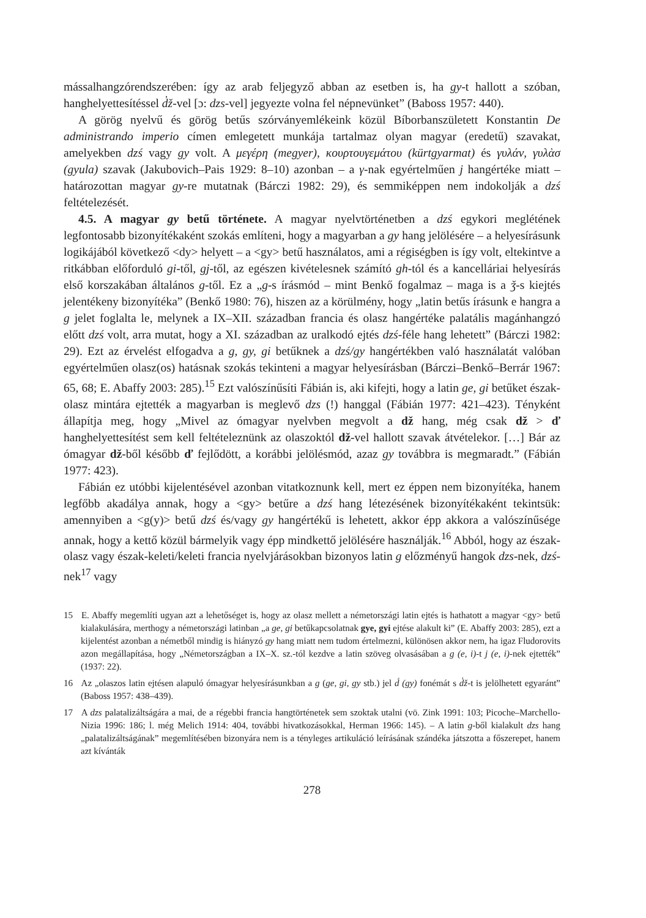mássalhangzórendszerében: így az arab feljegyző abban az esetben is, ha gy-t hallott a szóban, hanghelyettesítéssel d̓ž-vel [ɔ: dzs-vel] jegyezte volna fel népnevünket” (Baboss 1957: 440).
A görög nyelvű és görög betűs szórványemlékeink közül Bíborbanszületett Konstantin De administrando imperio címen emlegetett munkája tartalmaz olyan magyar (eredetű) szavakat, amelyekben dzś vagy gy volt. A μεγέρη (megyer), κουρτουγεμάτου (kürtgyarmat) és γυλάν, γυλὰσ (gyula) szavak (Jakubovich–Pais 1929: 8–10) azonban – a γ-nak egyértelműen j hangértéke miatt – határozottan magyar gy-re mutatnak (Bárczi 1982: 29), és semmiképpen nem indokolják a dzś feltételezését.
4.5. A magyar gy betű története. A magyar nyelvtörténetben a dzś egykori meglétének legfontosabb bizonyítékaként szokás említeni, hogy a magyarban a gy hang jelölésére – a helyesírásunk logikájából következő <dy> helyett – a <gy> betű használatos, ami a régiségben is így volt, eltekintve a ritkábban előforduló gi-től, gj-től, az egészen kivételesnek számító gh-tól és a kancelláriai helyesírás első korszakában általános g-től. Ez a „g-s írásmód – mint Benkő fogalmaz – maga is a ǯ-s kiejtés jelentékeny bizonyítéka” (Benkő 1980: 76), hiszen az a körülmény, hogy „latin betűs írásunk e hangra a g jelet foglalta le, melynek a IX–XII. században francia és olasz hangértéke palatális magánhangzó előtt dzś volt, arra mutat, hogy a XI. században az uralkodó ejtés dzś-féle hang lehetett” (Bárczi 1982: 29). Ezt az érvelést elfogadva a g, gy, gi betűknek a dzś/gy hangértékben való használatát valóban egyértelműen olasz(os) hatásnak szokás tekinteni a magyar helyesírásban (Bárczi–Benkő–Berrár 1967: 65, 68; E. Abaffy 2003: 285).<sup>15</sup> Ezt valószínűsíti Fábián is, aki kifejti, hogy a latin ge, gi betűket észak-olasz mintára ejtették a magyarban is meglevő dzs (!) hanggal (Fábián 1977: 421–423). Tényként állapítja meg, hogy „Mivel az ómagyar nyelvben megvolt a dž hang, még csak dž > ď hanghelyettesítést sem kell feltételeznünk az olaszoktól dž-vel hallott szavak átvételekor. […] Bár az ómagyar dž-ből később ď fejlődött, a korábbi jelölésmód, azaz gy továbbra is megmaradt.” (Fábián 1977: 423).
Fábián ez utóbbi kijelentésével azonban vitatkoznunk kell, mert ez éppen nem bizonyítéka, hanem legfőbb akadálya annak, hogy a <gy> betűre a dzś hang létezésének bizonyítékaként tekintsük: amennyiben a <g(y)> betű dzś és/vagy gy hangértékű is lehetett, akkor épp akkora a valószínűsége annak, hogy a kettő közül bármelyik vagy épp mindkettő jelölésére használják.<sup>16</sup> Abból, hogy az észak-olasz vagy észak-keleti/keleti francia nyelvjárásokban bizonyos latin g előzményű hangok dzs-nek, dzś-nek<sup>17</sup> vagy
15 E. Abaffy megemlíti ugyan azt a lehetőséget is, hogy az olasz mellett a németországi latin ejtés is hathatott a magyar <gy> betű kialakulására, merthogy a németországi latinban „a ge, gi betűkapcsolatnak gye, gyi ejtése alakult ki” (E. Abaffy 2003: 285), ezt a kijelentést azonban a németből mindig is hiányzó gy hang miatt nem tudom értelmezni, különösen akkor nem, ha igaz Fludorovits azon megállapítása, hogy „Németországban a IX–X. sz.-tól kezdve a latin szöveg olvasásában a g (e, i)-t j (e, i)-nek ejtették” (1937: 22).
16 Az „olaszos latin ejtésen alapuló ómagyar helyesírásunkban a g (ge, gi, gy stb.) jel d́ (gy) fonémát s d̓ž-t is jelölhetett egyaránt” (Baboss 1957: 438–439).
17 A dzs palatalizáltságára a mai, de a régebbi francia hangtörténetek sem szoktak utalni (vö. Zink 1991: 103; Picoche–Marchello-Nizia 1996: 186; l. még Melich 1914: 404, további hivatkozásokkal, Herman 1966: 145). – A latin g-ből kialakult dzs hang „palatalizáltságának” megemlítésében bizonyára nem is a tényleges artikuláció leírásának szándéka játszotta a főszerepet, hanem azt kívánták
278